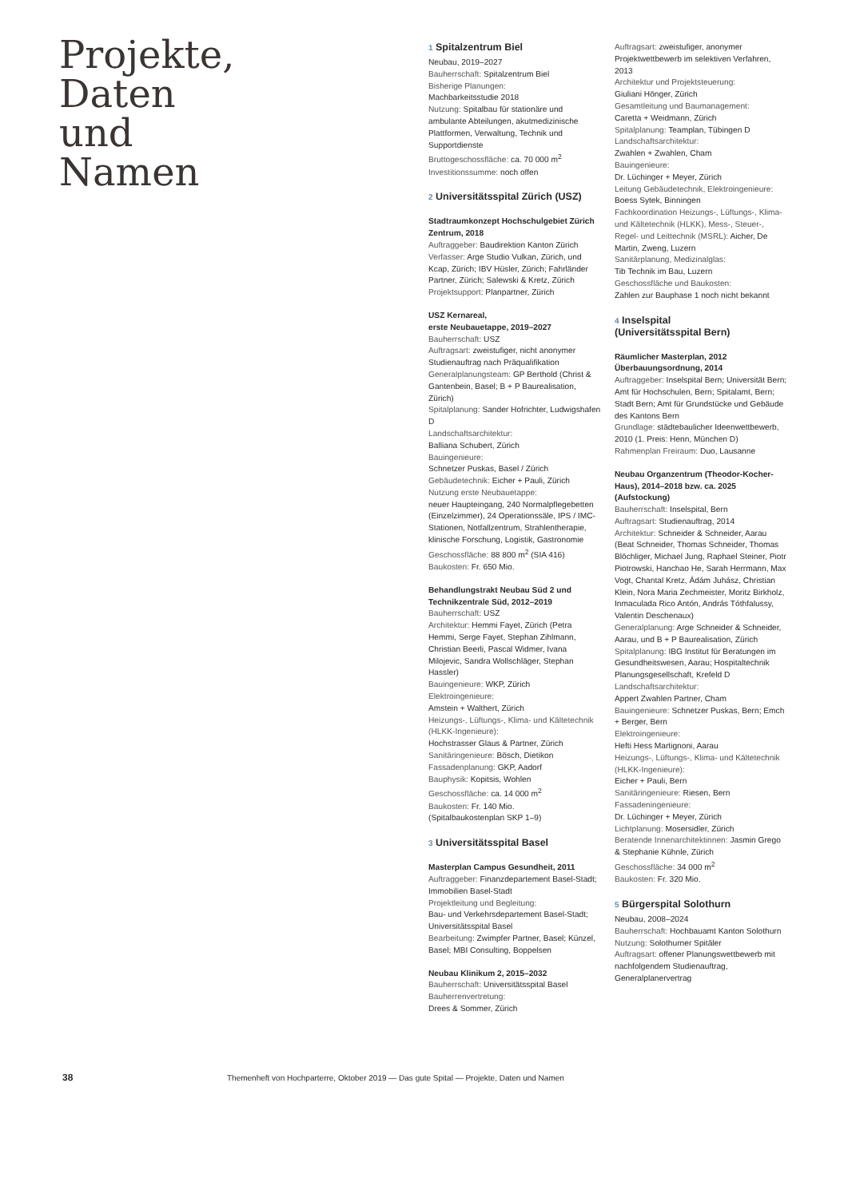Projekte,
Daten
und
Namen
1 Spitalzentrum Biel
Neubau, 2019–2027
Bauherrschaft: Spitalzentrum Biel
Bisherige Planungen:
Machbarkeitsstudie 2018
Nutzung: Spitalbau für stationäre und ambulante Abteilungen, akutmedizinische Plattformen, Verwaltung, Technik und Supportdienste
Bruttogeschossfläche: ca. 70 000 m<sup>2</sup>
Investitionssumme: noch offen
2 Universitätsspital Zürich (USZ)
Stadtraumkonzept Hochschulgebiet Zürich Zentrum, 2018
Auftraggeber: Baudirektion Kanton Zürich
Verfasser: Arge Studio Vulkan, Zürich, und Kcap, Zürich; IBV Hüsler, Zürich; Fahrländer Partner, Zürich; Salewski & Kretz, Zürich
Projektsupport: Planpartner, Zürich
USZ Kernareal,
erste Neubauetappe, 2019–2027
Bauherrschaft: USZ
Auftragsart: zweistufiger, nicht anonymer Studienauftrag nach Präqualifikation
Generalplanungsteam: GP Berthold (Christ & Gantenbein, Basel; B + P Baurealisation, Zürich)
Spitalplanung: Sander Hofrichter, Ludwigshafen D
Landschaftsarchitektur:
Balliana Schubert, Zürich
Bauingenieure:
Schnetzer Puskas, Basel / Zürich
Gebäudetechnik: Eicher + Pauli, Zürich
Nutzung erste Neubauetappe:
neuer Haupteingang, 240 Normalpflegebetten (Einzelzimmer), 24 Operationssäle, IPS / IMC-Stationen, Notfallzentrum, Strahlentherapie, klinische Forschung, Logistik, Gastronomie
Geschossfläche: 88 800 m<sup>2</sup> (SIA 416)
Baukosten: Fr. 650 Mio.
Behandlungstrakt Neubau Süd 2 und Technikzentrale Süd, 2012–2019
Bauherrschaft: USZ
Architektur: Hemmi Fayet, Zürich (Petra Hemmi, Serge Fayet, Stephan Zihlmann, Christian Beerli, Pascal Widmer, Ivana Milojevic, Sandra Wollschläger, Stephan Hassler)
Bauingenieure: WKP, Zürich
Elektroingenieure:
Amstein + Walthert, Zürich
Heizungs-, Lüftungs-, Klima- und Kältetechnik (HLKK-Ingenieure):
Hochstrasser Glaus & Partner, Zürich
Sanitäringenieure: Bösch, Dietikon
Fassadenplanung: GKP, Aadorf
Bauphysik: Kopitsis, Wohlen
Geschossfläche: ca. 14 000 m<sup>2</sup>
Baukosten: Fr. 140 Mio.
(Spitalbaukostenplan SKP 1–9)
3 Universitätsspital Basel
Masterplan Campus Gesundheit, 2011
Auftraggeber: Finanzdepartement Basel-Stadt; Immobilien Basel-Stadt
Projektleitung und Begleitung:
Bau- und Verkehrsdepartement Basel-Stadt; Universitätsspital Basel
Bearbeitung: Zwimpfer Partner, Basel; Künzel, Basel; MBI Consulting, Boppelsen
Neubau Klinikum 2, 2015–2032
Bauherrschaft: Universitätsspital Basel
Bauherrenvertretung:
Drees & Sommer, Zürich
Auftragsart: zweistufiger, anonymer Projektwettbewerb im selektiven Verfahren, 2013
Architektur und Projektsteuerung:
Giuliani Hönger, Zürich
Gesamtleitung und Baumanagement:
Caretta + Weidmann, Zürich
Spitalplanung: Teamplan, Tübingen D
Landschaftsarchitektur:
Zwahlen + Zwahlen, Cham
Bauingenieure:
Dr. Lüchinger + Meyer, Zürich
Leitung Gebäudetechnik, Elektroingenieure: Boess Sytek, Binningen
Fachkoordination Heizungs-, Lüftungs-, Klima- und Kältetechnik (HLKK), Mess-, Steuer-, Regel- und Leittechnik (MSRL): Aicher, De Martin, Zweng, Luzern
Sanitärplanung, Medizinalglas:
Tib Technik im Bau, Luzern
Geschossfläche und Baukosten:
Zahlen zur Bauphase 1 noch nicht bekannt
4 Inselspital
(Universitätsspital Bern)
Räumlicher Masterplan, 2012
Überbauungsordnung, 2014
Auftraggeber: Inselspital Bern; Universität Bern; Amt für Hochschulen, Bern; Spitalamt, Bern; Stadt Bern; Amt für Grundstücke und Gebäude des Kantons Bern
Grundlage: städtebaulicher Ideenwettbewerb, 2010 (1. Preis: Henn, München D)
Rahmenplan Freiraum: Duo, Lausanne
Neubau Organzentrum (Theodor-Kocher-Haus), 2014–2018 bzw. ca. 2025 (Aufstockung)
Bauherrschaft: Inselspital, Bern
Auftragsart: Studienauftrag, 2014
Architektur: Schneider & Schneider, Aarau (Beat Schneider, Thomas Schneider, Thomas Blöchliger, Michael Jung, Raphael Steiner, Piotr Piotrowski, Hanchao He, Sarah Herrmann, Max Vogt, Chantal Kretz, Ádám Juhász, Christian Klein, Nora Maria Zechmeister, Moritz Birkholz, Inmaculada Rico Antón, András Tóthfalussy, Valentin Deschenaux)
Generalplanung: Arge Schneider & Schneider, Aarau, und B + P Baurealisation, Zürich
Spitalplanung: IBG Institut für Beratungen im Gesundheitswesen, Aarau; Hospitaltechnik Planungsgesellschaft, Krefeld D
Landschaftsarchitektur:
Appert Zwahlen Partner, Cham
Bauingenieure: Schnetzer Puskas, Bern; Emch + Berger, Bern
Elektroingenieure:
Hefti Hess Martignoni, Aarau
Heizungs-, Lüftungs-, Klima- und Kältetechnik (HLKK-Ingenieure):
Eicher + Pauli, Bern
Sanitäringenieure: Riesen, Bern
Fassadeningenieure:
Dr. Lüchinger + Meyer, Zürich
Lichtplanung: Mosersidler, Zürich
Beratende Innenarchitektinnen: Jasmin Grego & Stephanie Kühnle, Zürich
Geschossfläche: 34 000 m<sup>2</sup>
Baukosten: Fr. 320 Mio.
5 Bürgerspital Solothurn
Neubau, 2008–2024
Bauherrschaft: Hochbauamt Kanton Solothurn
Nutzung: Solothurner Spitäler
Auftragsart: offener Planungswettbewerb mit nachfolgendem Studienauftrag, Generalplanervertrag
38 Themenheft von Hochparterre, Oktober 2019 — Das gute Spital — Projekte, Daten und Namen